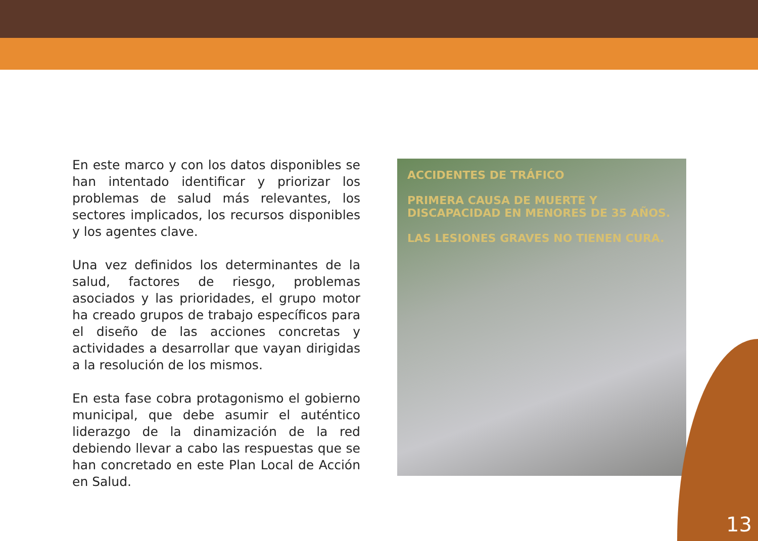En este marco y con los datos disponibles se han intentado identificar y priorizar los problemas de salud más relevantes, los sectores implicados, los recursos disponibles y los agentes clave.
Una vez definidos los determinantes de la salud, factores de riesgo, problemas asociados y las prioridades, el grupo motor ha creado grupos de trabajo específicos para el diseño de las acciones concretas y actividades a desarrollar que vayan dirigidas a la resolución de los mismos.
En esta fase cobra protagonismo el gobierno municipal, que debe asumir el auténtico liderazgo de la dinamización de la red debiendo llevar a cabo las respuestas que se han concretado en este Plan Local de Acción en Salud.
ACCIDENTES DE TRÁFICO
PRIMERA CAUSA DE MUERTE Y DISCAPACIDAD EN MENORES DE 35 AÑOS.
LAS LESIONES GRAVES NO TIENEN CURA.
13